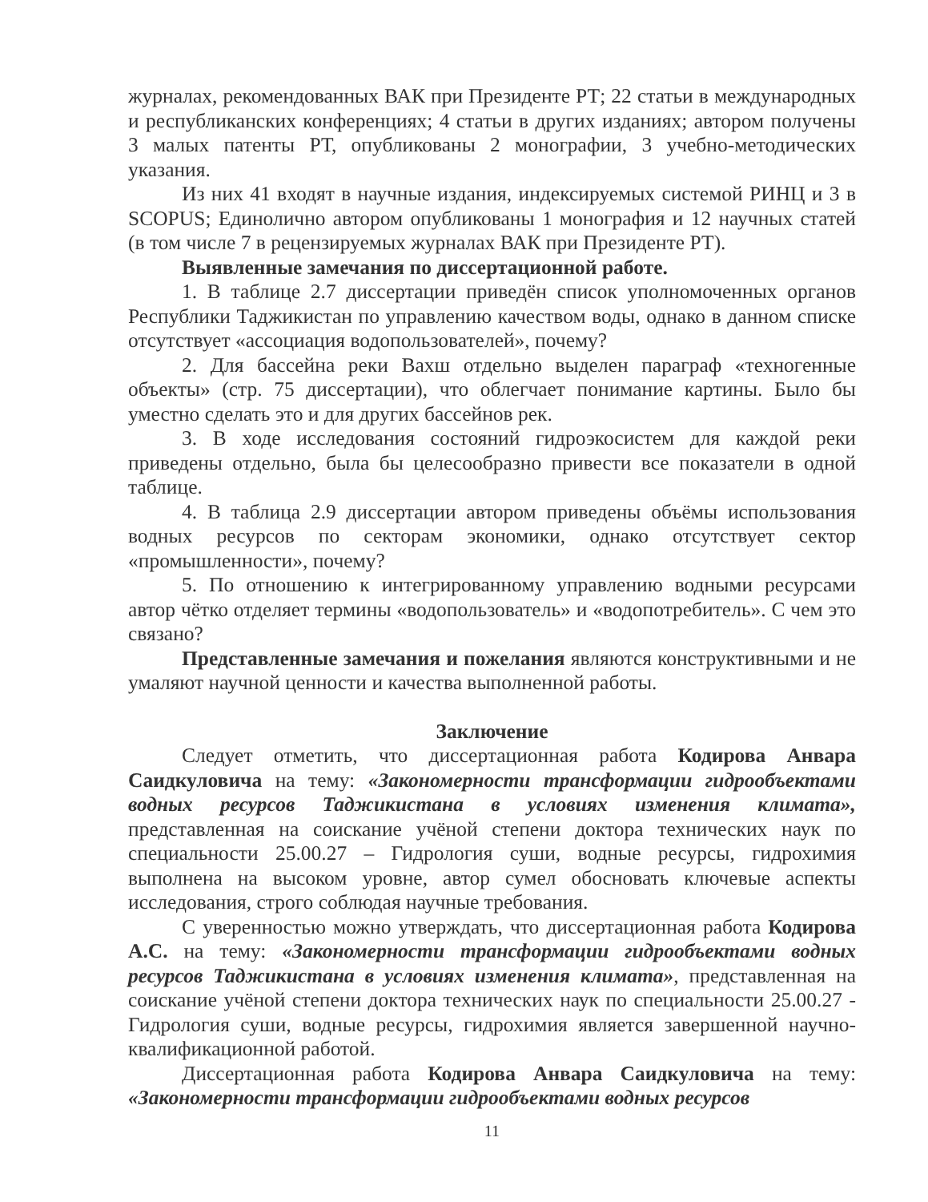журналах, рекомендованных ВАК при Президенте РТ; 22 статьи в международных и республиканских конференциях; 4 статьи в других изданиях; автором получены 3 малых патенты РТ, опубликованы 2 монографии, 3 учебно-методических указания.
Из них 41 входят в научные издания, индексируемых системой РИНЦ и 3 в SCOPUS; Единолично автором опубликованы 1 монография и 12 научных статей (в том числе 7 в рецензируемых журналах ВАК при Президенте РТ).
Выявленные замечания по диссертационной работе.
1. В таблице 2.7 диссертации приведён список уполномоченных органов Республики Таджикистан по управлению качеством воды, однако в данном списке отсутствует «ассоциация водопользователей», почему?
2. Для бассейна реки Вахш отдельно выделен параграф «техногенные объекты» (стр. 75 диссертации), что облегчает понимание картины. Было бы уместно сделать это и для других бассейнов рек.
3. В ходе исследования состояний гидроэкосистем для каждой реки приведены отдельно, была бы целесообразно привести все показатели в одной таблице.
4. В таблица 2.9 диссертации автором приведены объёмы использования водных ресурсов по секторам экономики, однако отсутствует сектор «промышленности», почему?
5. По отношению к интегрированному управлению водными ресурсами автор чётко отделяет термины «водопользователь» и «водопотребитель». С чем это связано?
Представленные замечания и пожелания являются конструктивными и не умаляют научной ценности и качества выполненной работы.
Заключение
Следует отметить, что диссертационная работа Кодирова Анвара Саидкуловича на тему: «Закономерности трансформации гидрообъектами водных ресурсов Таджикистана в условиях изменения климата», представленная на соискание учёной степени доктора технических наук по специальности 25.00.27 – Гидрология суши, водные ресурсы, гидрохимия выполнена на высоком уровне, автор сумел обосновать ключевые аспекты исследования, строго соблюдая научные требования.
С уверенностью можно утверждать, что диссертационная работа Кодирова А.С. на тему: «Закономерности трансформации гидрообъектами водных ресурсов Таджикистана в условиях изменения климата», представленная на соискание учёной степени доктора технических наук по специальности 25.00.27 - Гидрология суши, водные ресурсы, гидрохимия является завершенной научно-квалификационной работой.
Диссертационная работа Кодирова Анвара Саидкуловича на тему: «Закономерности трансформации гидрообъектами водных ресурсов
11